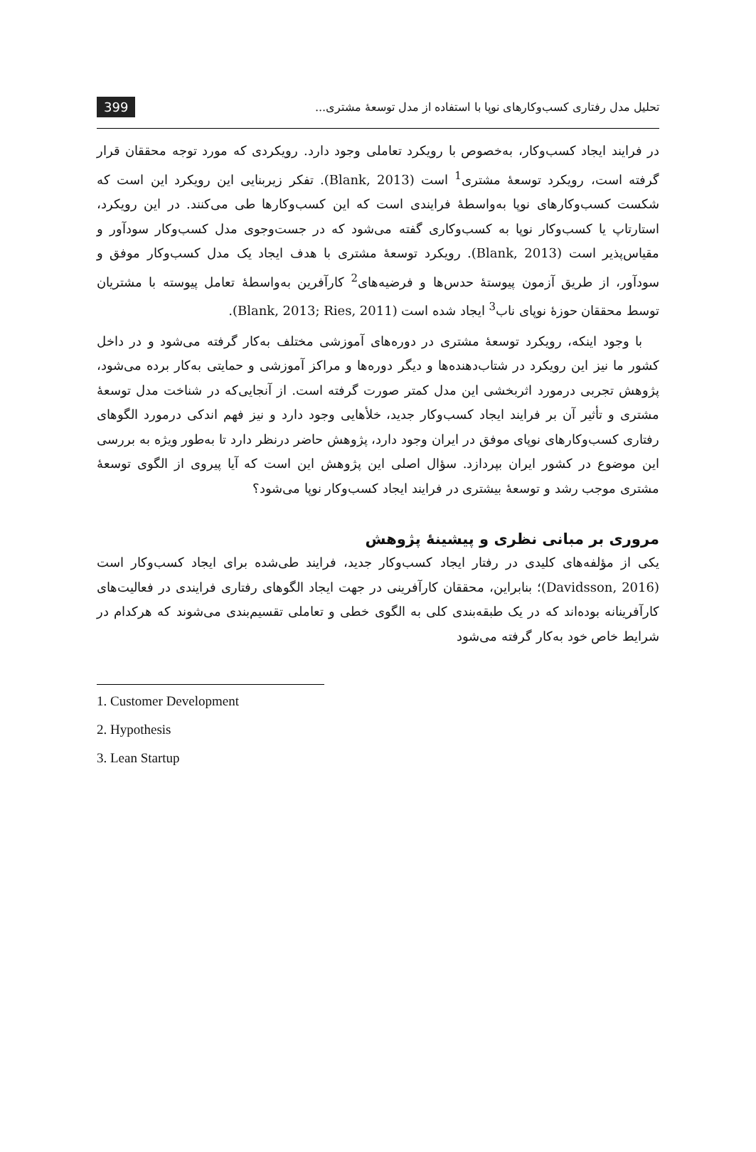تحلیل مدل رفتاری کسب‌وکارهای نوپا با استفاده از مدل توسعهٔ مشتری... 399
در فرایند ایجاد کسب‌وکار، به‌خصوص با رویکرد تعاملی وجود دارد. رویکردی که مورد توجه محققان قرار گرفته است، رویکرد توسعهٔ مشتری<sup>1</sup> است (Blank, 2013). تفکر زیربنایی این رویکرد این است که شکست کسب‌وکارهای نوپا به‌واسطهٔ فرایندی است که این کسب‌وکارها طی می‌کنند. در این رویکرد، استارتاپ یا کسب‌وکار نوپا به کسب‌وکاری گفته می‌شود که در جست‌وجوی مدل کسب‌وکار سودآور و مقیاس‌پذیر است (Blank, 2013). رویکرد توسعهٔ مشتری با هدف ایجاد یک مدل کسب‌وکار موفق و سودآور، از طریق آزمون پیوستهٔ حدس‌ها و فرضیه‌های<sup>2</sup> کارآفرین به‌واسطهٔ تعامل پیوسته با مشتریان توسط محققان حوزهٔ نوپای ناب<sup>3</sup> ایجاد شده است (Blank, 2013; Ries, 2011).
با وجود اینکه، رویکرد توسعهٔ مشتری در دوره‌های آموزشی مختلف به‌کار گرفته می‌شود و در داخل کشور ما نیز این رویکرد در شتاب‌دهنده‌ها و دیگر دوره‌ها و مراکز آموزشی و حمایتی به‌کار برده می‌شود، پژوهش تجربی درمورد اثربخشی این مدل کمتر صورت گرفته است. از آنجایی‌که در شناخت مدل توسعهٔ مشتری و تأثیر آن بر فرایند ایجاد کسب‌وکار جدید، خلأهایی وجود دارد و نیز فهم اندکی درمورد الگوهای رفتاری کسب‌وکارهای نوپای موفق در ایران وجود دارد، پژوهش حاضر درنظر دارد تا به‌طور ویژه به بررسی این موضوع در کشور ایران بپردازد. سؤال اصلی این پژوهش این است که آیا پیروی از الگوی توسعهٔ مشتری موجب رشد و توسعهٔ بیشتری در فرایند ایجاد کسب‌وکار نوپا می‌شود؟
مروری بر مبانی نظری و پیشینهٔ پژوهش
یکی از مؤلفه‌های کلیدی در رفتار ایجاد کسب‌وکار جدید، فرایند طی‌شده برای ایجاد کسب‌وکار است (Davidsson, 2016)؛ بنابراین، محققان کارآفرینی در جهت ایجاد الگوهای رفتاری فرایندی در فعالیت‌های کارآفرینانه بوده‌اند که در یک طبقه‌بندی کلی به الگوی خطی و تعاملی تقسیم‌بندی می‌شوند که هرکدام در شرایط خاص خود به‌کار گرفته می‌شود
1. Customer Development
2. Hypothesis
3. Lean Startup